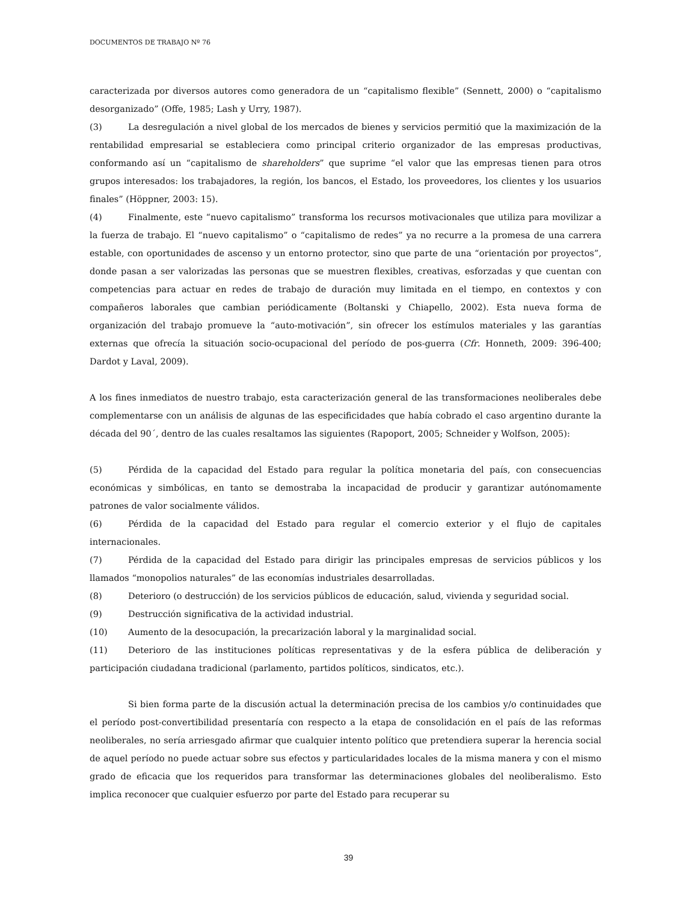DOCUMENTOS DE TRABAJO Nº 76
caracterizada por diversos autores como generadora de un “capitalismo flexible” (Sennett, 2000) o “capitalismo desorganizado” (Offe, 1985; Lash y Urry, 1987).
(3) La desregulación a nivel global de los mercados de bienes y servicios permitió que la maximización de la rentabilidad empresarial se estableciera como principal criterio organizador de las empresas productivas, conformando así un “capitalismo de shareholders” que suprime “el valor que las empresas tienen para otros grupos interesados: los trabajadores, la región, los bancos, el Estado, los proveedores, los clientes y los usuarios finales” (Höppner, 2003: 15).
(4) Finalmente, este “nuevo capitalismo” transforma los recursos motivacionales que utiliza para movilizar a la fuerza de trabajo. El “nuevo capitalismo” o “capitalismo de redes” ya no recurre a la promesa de una carrera estable, con oportunidades de ascenso y un entorno protector, sino que parte de una “orientación por proyectos”, donde pasan a ser valorizadas las personas que se muestren flexibles, creativas, esforzadas y que cuentan con competencias para actuar en redes de trabajo de duración muy limitada en el tiempo, en contextos y con compañeros laborales que cambian periódicamente (Boltanski y Chiapello, 2002). Esta nueva forma de organización del trabajo promueve la “auto-motivación”, sin ofrecer los estímulos materiales y las garantías externas que ofrecía la situación socio-ocupacional del período de pos-guerra (Cfr. Honneth, 2009: 396-400; Dardot y Laval, 2009).
A los fines inmediatos de nuestro trabajo, esta caracterización general de las transformaciones neoliberales debe complementarse con un análisis de algunas de las especificidades que había cobrado el caso argentino durante la década del 90´, dentro de las cuales resaltamos las siguientes (Rapoport, 2005; Schneider y Wolfson, 2005):
(5) Pérdida de la capacidad del Estado para regular la política monetaria del país, con consecuencias económicas y simbólicas, en tanto se demostraba la incapacidad de producir y garantizar autónomamente patrones de valor socialmente válidos.
(6) Pérdida de la capacidad del Estado para regular el comercio exterior y el flujo de capitales internacionales.
(7) Pérdida de la capacidad del Estado para dirigir las principales empresas de servicios públicos y los llamados “monopolios naturales” de las economías industriales desarrolladas.
(8) Deterioro (o destrucción) de los servicios públicos de educación, salud, vivienda y seguridad social.
(9) Destrucción significativa de la actividad industrial.
(10) Aumento de la desocupación, la precarización laboral y la marginalidad social.
(11) Deterioro de las instituciones políticas representativas y de la esfera pública de deliberación y participación ciudadana tradicional (parlamento, partidos políticos, sindicatos, etc.).
Si bien forma parte de la discusión actual la determinación precisa de los cambios y/o continuidades que el período post-convertibilidad presentaría con respecto a la etapa de consolidación en el país de las reformas neoliberales, no sería arriesgado afirmar que cualquier intento político que pretendiera superar la herencia social de aquel período no puede actuar sobre sus efectos y particularidades locales de la misma manera y con el mismo grado de eficacia que los requeridos para transformar las determinaciones globales del neoliberalismo. Esto implica reconocer que cualquier esfuerzo por parte del Estado para recuperar su
39